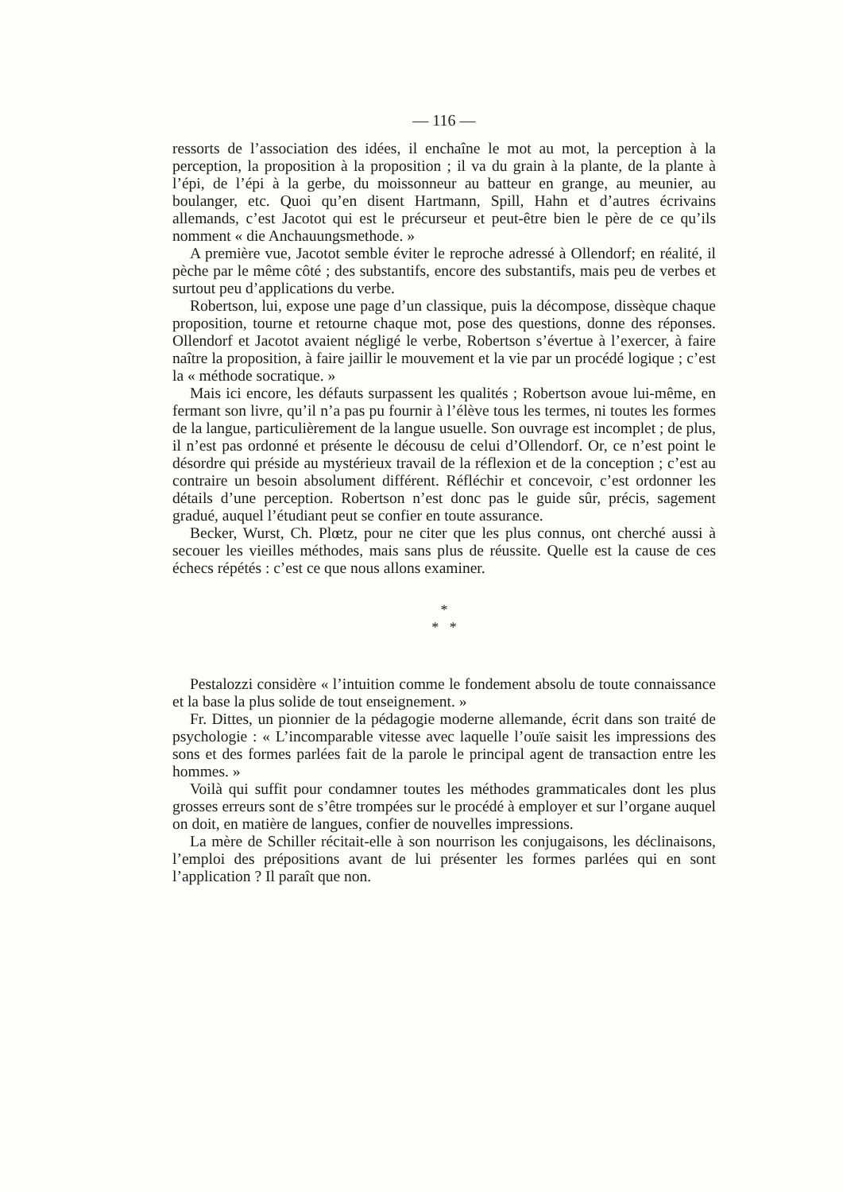— 116 —
ressorts de l’association des idées, il enchaîne le mot au mot, la perception à la perception, la proposition à la proposition ; il va du grain à la plante, de la plante à l’épi, de l’épi à la gerbe, du moissonneur au batteur en grange, au meunier, au boulanger, etc. Quoi qu’en disent Hartmann, Spill, Hahn et d’autres écrivains allemands, c’est Jacotot qui est le précurseur et peut-être bien le père de ce qu’ils nomment « die Anchauungsmethode. »
A première vue, Jacotot semble éviter le reproche adressé à Ollendorf; en réalité, il pèche par le même côté ; des substantifs, encore des substantifs, mais peu de verbes et surtout peu d’applications du verbe.
Robertson, lui, expose une page d’un classique, puis la décompose, dissèque chaque proposition, tourne et retourne chaque mot, pose des questions, donne des réponses. Ollendorf et Jacotot avaient négligé le verbe, Robertson s’évertue à l’exercer, à faire naître la proposition, à faire jaillir le mouvement et la vie par un procédé logique ; c’est la « méthode socratique. »
Mais ici encore, les défauts surpassent les qualités ; Robertson avoue lui-même, en fermant son livre, qu’il n’a pas pu fournir à l’élève tous les termes, ni toutes les formes de la langue, particulièrement de la langue usuelle. Son ouvrage est incomplet ; de plus, il n’est pas ordonné et présente le décousu de celui d’Ollendorf. Or, ce n’est point le désordre qui préside au mystérieux travail de la réflexion et de la conception ; c’est au contraire un besoin absolument différent. Réfléchir et concevoir, c’est ordonner les détails d’une perception. Robertson n’est donc pas le guide sûr, précis, sagement gradué, auquel l’étudiant peut se confier en toute assurance.
Becker, Wurst, Ch. Plœtz, pour ne citer que les plus connus, ont cherché aussi à secouer les vieilles méthodes, mais sans plus de réussite. Quelle est la cause de ces échecs répétés : c’est ce que nous allons examiner.
*
* *
Pestalozzi considère « l’intuition comme le fondement absolu de toute connaissance et la base la plus solide de tout enseignement. »
Fr. Dittes, un pionnier de la pédagogie moderne allemande, écrit dans son traité de psychologie : « L’incomparable vitesse avec laquelle l’ouïe saisit les impressions des sons et des formes parlées fait de la parole le principal agent de transaction entre les hommes. »
Voilà qui suffit pour condamner toutes les méthodes grammaticales dont les plus grosses erreurs sont de s’être trompées sur le procédé à employer et sur l’organe auquel on doit, en matière de langues, confier de nouvelles impressions.
La mère de Schiller récitait-elle à son nourrison les conjugaisons, les déclinaisons, l’emploi des prépositions avant de lui présenter les formes parlées qui en sont l’application ? Il paraît que non.